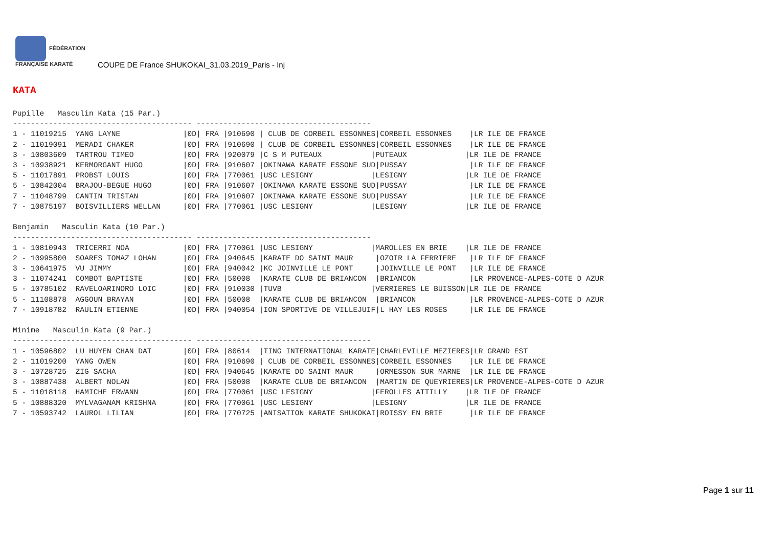FÉDÉRATION FRANÇAISE KARATÉ
COUPE DE France SHUKOKAI_31.03.2019_Paris - Inj
KATA
Pupille   Masculin Kata (15 Par.)
---------------------------------------- ---------------------------------------
1 - 11019215  YANG LAYNE              |0D| FRA |910690 | CLUB DE CORBEIL ESSONNES|CORBEIL ESSONNES    |LR ILE DE FRANCE
2 - 11019091  MERADI CHAKER           |0D| FRA |910690 | CLUB DE CORBEIL ESSONNES|CORBEIL ESSONNES    |LR ILE DE FRANCE
3 - 10803609  TARTROU TIMEO           |0D| FRA |920079 |C S M PUTEAUX           |PUTEAUX             |LR ILE DE FRANCE
3 - 10938921  KERMORGANT HUGO         |0D| FRA |910607 |OKINAWA KARATE ESSONE SUD|PUSSAY              |LR ILE DE FRANCE
5 - 11017891  PROBST LOUIS            |0D| FRA |770061 |USC LESIGNY             |LESIGNY             |LR ILE DE FRANCE
5 - 10842004  BRAJOU-BEGUE HUGO       |0D| FRA |910607 |OKINAWA KARATE ESSONE SUD|PUSSAY              |LR ILE DE FRANCE
7 - 11048799  CANTIN TRISTAN          |0D| FRA |910607 |OKINAWA KARATE ESSONE SUD|PUSSAY              |LR ILE DE FRANCE
7 - 10875197  BOISVILLIERS WELLAN     |0D| FRA |770061 |USC LESIGNY             |LESIGNY             |LR ILE DE FRANCE

Benjamin   Masculin Kata (10 Par.)
---------------------------------------- ---------------------------------------
1 - 10810943  TRICERRI NOA            |0D| FRA |770061 |USC LESIGNY             |MAROLLES EN BRIE    |LR ILE DE FRANCE
2 - 10995800  SOARES TOMAZ LOHAN      |0D| FRA |940645 |KARATE DO SAINT MAUR     |OZOIR LA FERRIERE   |LR ILE DE FRANCE
3 - 10641975  VU JIMMY                |0D| FRA |940042 |KC JOINVILLE LE PONT     |JOINVILLE LE PONT   |LR ILE DE FRANCE
3 - 11074241  COMBOT BAPTISTE         |0D| FRA |50008  |KARATE CLUB DE BRIANCON  |BRIANCON            |LR PROVENCE-ALPES-COTE D AZUR
5 - 10785102  RAVELOARINORO LOIC      |0D| FRA |910030 |TUVB                    |VERRIERES LE BUISSON|LR ILE DE FRANCE
5 - 11108878  AGGOUN BRAYAN           |0D| FRA |50008  |KARATE CLUB DE BRIANCON  |BRIANCON            |LR PROVENCE-ALPES-COTE D AZUR
7 - 10918782  RAULIN ETIENNE          |0D| FRA |940054 |ION SPORTIVE DE VILLEJUIF|L HAY LES ROSES     |LR ILE DE FRANCE

Minime   Masculin Kata (9 Par.)
---------------------------------------- ---------------------------------------
1 - 10596802  LU HUYEN CHAN DAT       |0D| FRA |80614  |TING INTERNATIONAL KARATE|CHARLEVILLE MEZIERES|LR GRAND EST
2 - 11019200  YANG OWEN               |0D| FRA |910690 | CLUB DE CORBEIL ESSONNES|CORBEIL ESSONNES    |LR ILE DE FRANCE
3 - 10728725  ZIG SACHA               |0D| FRA |940645 |KARATE DO SAINT MAUR     |ORMESSON SUR MARNE  |LR ILE DE FRANCE
3 - 10887438  ALBERT NOLAN            |0D| FRA |50008  |KARATE CLUB DE BRIANCON  |MARTIN DE QUEYRIERES|LR PROVENCE-ALPES-COTE D AZUR
5 - 11018118  HAMICHE ERWANN          |0D| FRA |770061 |USC LESIGNY             |FEROLLES ATTILLY    |LR ILE DE FRANCE
5 - 10888320  MYLVAGANAM KRISHNA      |0D| FRA |770061 |USC LESIGNY             |LESIGNY             |LR ILE DE FRANCE
7 - 10593742  LAUROL LILIAN           |0D| FRA |770725 |ANISATION KARATE SHUKOKAI|ROISSY EN BRIE      |LR ILE DE FRANCE
Page 1 sur 11